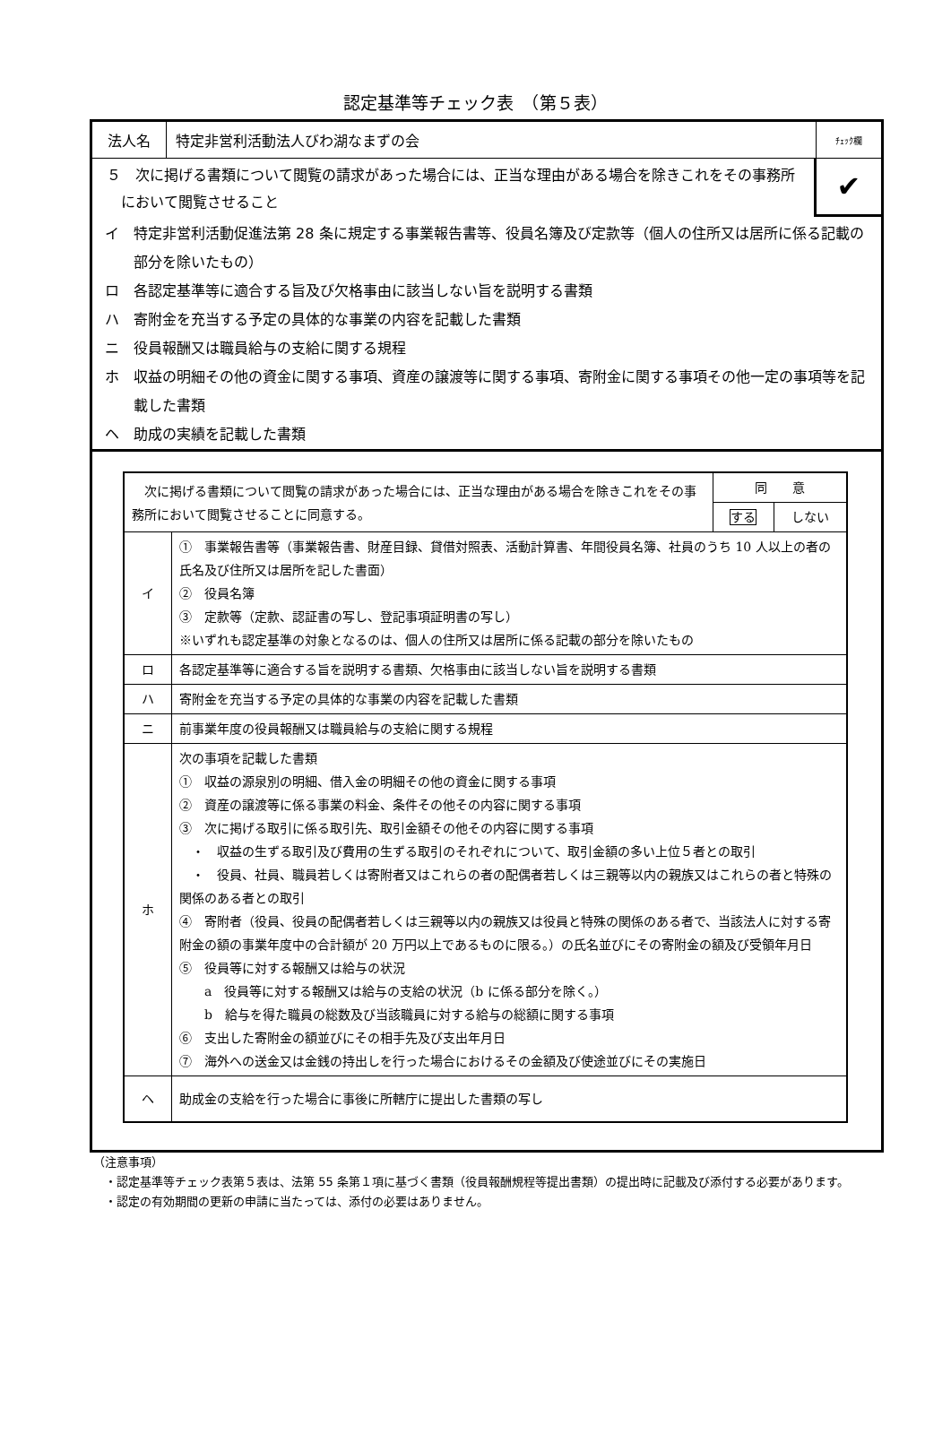認定基準等チェック表　（第５表）
法人名
特定非営利活動法人びわ湖なまずの会
ﾁｪｯｸ欄
５　次に掲げる書類について閲覧の請求があった場合には、正当な理由がある場合を除きこれをその事務所において閲覧させること
✔
イ　特定非営利活動促進法第 28 条に規定する事業報告書等、役員名簿及び定款等（個人の住所又は居所に係る記載の部分を除いたもの）
ロ　各認定基準等に適合する旨及び欠格事由に該当しない旨を説明する書類
ハ　寄附金を充当する予定の具体的な事業の内容を記載した書類
ニ　役員報酬又は職員給与の支給に関する規程
ホ　収益の明細その他の資金に関する事項、資産の譲渡等に関する事項、寄附金に関する事項その他一定の事項等を記載した書類
ヘ　助成の実績を記載した書類
| 次に掲げる書類について閲覧の請求があった場合には、正当な理由がある場合を除きこれをその事務所において閲覧させることに同意する。 | | 同 意 | |
| | | する | しない |
| イ | ① 事業報告書等（事業報告書、財産目録、貸借対照表、活動計算書、年間役員名簿、社員のうち 10 人以上の者の氏名及び住所又は居所を記した書面） ② 役員名簿 ③ 定款等（定款、認証書の写し、登記事項証明書の写し） ※いずれも認定基準の対象となるのは、個人の住所又は居所に係る記載の部分を除いたもの | | |
| ロ | 各認定基準等に適合する旨を説明する書類、欠格事由に該当しない旨を説明する書類 | | |
| ハ | 寄附金を充当する予定の具体的な事業の内容を記載した書類 | | |
| ニ | 前事業年度の役員報酬又は職員給与の支給に関する規程 | | |
| ホ | 次の事項を記載した書類 ① 収益の源泉別の明細、借入金の明細その他の資金に関する事項 ② 資産の譲渡等に係る事業の料金、条件その他その内容に関する事項 ③ 次に掲げる取引に係る取引先、取引金額その他その内容に関する事項 ・ 収益の生ずる取引及び費用の生ずる取引のそれぞれについて、取引金額の多い上位５者との取引 ・ 役員、社員、職員若しくは寄附者又はこれらの者の配偶者若しくは三親等以内の親族又はこれらの者と特殊の関係のある者との取引 ④ 寄附者（役員、役員の配偶者若しくは三親等以内の親族又は役員と特殊の関係のある者で、当該法人に対する寄附金の額の事業年度中の合計額が 20 万円以上であるものに限る。）の氏名並びにその寄附金の額及び受領年月日 ⑤ 役員等に対する報酬又は給与の状況 a 役員等に対する報酬又は給与の支給の状況（b に係る部分を除く。） b 給与を得た職員の総数及び当該職員に対する給与の総額に関する事項 ⑥ 支出した寄附金の額並びにその相手先及び支出年月日 ⑦ 海外への送金又は金銭の持出しを行った場合におけるその金額及び使途並びにその実施日 | | |
| ヘ | 助成金の支給を行った場合に事後に所轄庁に提出した書類の写し | | |
（注意事項）
　・認定基準等チェック表第５表は、法第 55 条第１項に基づく書類（役員報酬規程等提出書類）の提出時に記載及び添付する必要があります。
　・認定の有効期間の更新の申請に当たっては、添付の必要はありません。